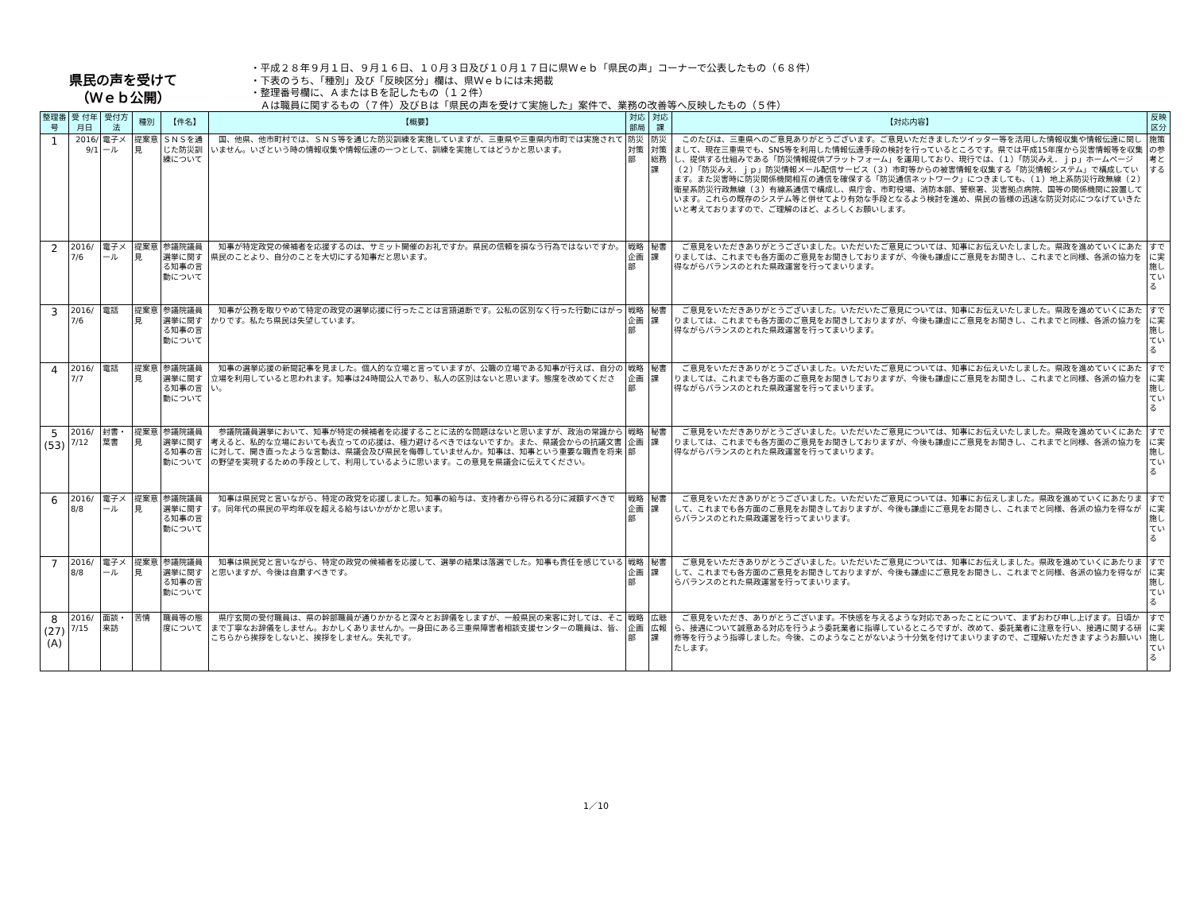県民の声を受けて
（Ｗｅｂ公開）
・平成２８年９月１日、９月１６日、１０月３日及び１０月１７日に県Ｗｅｂ「県民の声」コーナーで公表したもの（６８件）
・下表のうち、「種別」及び「反映区分」欄は、県Ｗｅｂには未掲載
・整理番号欄に、ＡまたはＢを記したもの（１２件）
　Ａは職員に関するもの（７件）及びＢは「県民の声を受けて実施した」案件で、業務の改善等へ反映したもの（５件）
| 整理番号 | 受 付年月日 | 受付方法 | 種別 | 【件名】 | 【概要】 | 対応部局 | 対応課 | 【対応内容】 | 反映区分 |
| --- | --- | --- | --- | --- | --- | --- | --- | --- | --- |
| 1 | 2016/ 9/1 | 電子メール | 提案意見 | ＳＮＳを通じた防災訓練について | 国、他県、他市町村では、ＳＮＳ等を通じた防災訓練を実施していますが、三重県や三重県内市町では実施されていません。いざという時の情報収集や情報伝達の一つとして、訓練を実施してはどうかと思います。 | 防災対策部 | 防災対策総務課 | このたびは、三重県へのご意見ありがとうございます。ご意見いただきましたツイッター等を活用した情報収集や情報伝達に関しまして、現在三重県でも、SNS等を利用した情報伝達手段の検討を行っているところです。県では平成15年度から災害情報等を収集し、提供する仕組みである「防災情報提供プラットフォーム」を運用しており、現行では、（１）「防災みえ．ｊｐ」ホームページ（２）「防災みえ．ｊｐ」防災情報メール配信サービス（３）市町等からの被害情報を収集する「防災情報システム」で構成しています。また災害時に防災関係機関相互の通信を確保する「防災通信ネットワーク」につきましても、（１）地上系防災行政無線（２）衛星系防災行政無線（３）有線系通信で構成し、県庁舎、市町役場、消防本部、警察署、災害拠点病院、国等の関係機関に設置しています。これらの既存のシステム等と併せてより有効な手段となるよう検討を進め、県民の皆様の迅速な防災対応につなげていきたいと考えておりますので、ご理解のほど、よろしくお願いします。 | 施策の参考とする |
| 2 | 2016/ 7/6 | 電子メール | 提案意見 | 参議院議員選挙に関する知事の言動について | 知事が特定政党の候補者を応援するのは、サミット開催のお礼ですか。県民の信頼を損なう行為ではないですか。県民のことより、自分のことを大切にする知事だと思います。 | 戦略企画部 | 秘書課 | ご意見をいただきありがとうございました。いただいたご意見については、知事にお伝えいたしました。県政を進めていくにあたりましては、これまでも各方面のご意見をお聞きしておりますが、今後も謙虚にご意見をお聞きし、これまでと同様、各派の協力を得ながらバランスのとれた県政運営を行ってまいります。 | すでに実施している |
| 3 | 2016/ 7/6 | 電話 | 提案意見 | 参議院議員選挙に関する知事の言動について | 知事が公務を取りやめて特定の政党の選挙応援に行ったことは言語道断です。公私の区別なく行った行動にはがっかりです。私たち県民は失望しています。 | 戦略企画部 | 秘書課 | ご意見をいただきありがとうございました。いただいたご意見については、知事にお伝えいたしました。県政を進めていくにあたりましては、これまでも各方面のご意見をお聞きしておりますが、今後も謙虚にご意見をお聞きし、これまでと同様、各派の協力を得ながらバランスのとれた県政運営を行ってまいります。 | すでに実施している |
| 4 | 2016/ 7/7 | 電話 | 提案意見 | 参議院議員選挙に関する知事の言動について | 知事の選挙応援の新聞記事を見ました。個人的な立場と言っていますが、公職の立場である知事が行えば、自分の立場を利用していると思われます。知事は24時間公人であり、私人の区別はないと思います。態度を改めてください。 | 戦略企画部 | 秘書課 | ご意見をいただきありがとうございました。いただいたご意見については、知事にお伝えいたしました。県政を進めていくにあたりましては、これまでも各方面のご意見をお聞きしておりますが、今後も謙虚にご意見をお聞きし、これまでと同様、各派の協力を得ながらバランスのとれた県政運営を行ってまいります。 | すでに実施している |
| 5 (53) | 2016/ 7/12 | 封書・葉書 | 提案意見 | 参議院議員選挙に関する知事の言動について | 参議院議員選挙において、知事が特定の候補者を応援することに法的な問題はないと思いますが、政治の常識から考えると、私的な立場においても表立っての応援は、極力避けるべきではないですか。また、県議会からの抗議文書に対して、開き直ったような言動は、県議会及び県民を侮辱していませんか。知事は、知事という重要な職責を将来の野望を実現するための手段として、利用しているように思います。この意見を県議会に伝えてください。 | 戦略企画部 | 秘書課 | ご意見をいただきありがとうございました。いただいたご意見については、知事にお伝えいたしました。県政を進めていくにあたりましては、これまでも各方面のご意見をお聞きしておりますが、今後も謙虚にご意見をお聞きし、これまでと同様、各派の協力を得ながらバランスのとれた県政運営を行ってまいります。 | すでに実施している |
| 6 | 2016/ 8/8 | 電子メール | 提案意見 | 参議院議員選挙に関する知事の言動について | 知事は県民党と言いながら、特定の政党を応援しました。知事の給与は、支持者から得られる分に減額すべきです。同年代の県民の平均年収を超える給与はいかがかと思います。 | 戦略企画部 | 秘書課 | ご意見をいただきありがとうございました。いただいたご意見については、知事にお伝えしました。県政を進めていくにあたりまして、これまでも各方面のご意見をお聞きしておりますが、今後も謙虚にご意見をお聞きし、これまでと同様、各派の協力を得ながらバランスのとれた県政運営を行ってまいります。 | すでに実施している |
| 7 | 2016/ 8/8 | 電子メール | 提案意見 | 参議院議員選挙に関する知事の言動について | 知事は県民党と言いながら、特定の政党の候補者を応援して、選挙の結果は落選でした。知事も責任を感じていると思いますが、今後は自粛すべきです。 | 戦略企画部 | 秘書課 | ご意見をいただきありがとうございました。いただいたご意見については、知事にお伝えしました。県政を進めていくにあたりまして、これまでも各方面のご意見をお聞きしておりますが、今後も謙虚にご意見をお聞きし、これまでと同様、各派の協力を得ながらバランスのとれた県政運営を行ってまいります。 | すでに実施している |
| 8 (27) (A) | 2016/ 7/15 | 面談・来訪 | 苦情 | 職員等の態度について | 県庁玄関の受付職員は、県の幹部職員が通りかかると深々とお辞儀をしますが、一般県民の来客に対しては、そこまで丁寧なお辞儀をしません。おかしくありませんか。一身田にある三重県障害者相談支援センターの職員は、皆、こちらから挨拶をしないと、挨拶をしません。失礼です。 | 戦略企画部 | 広聴広報課 | ご意見をいただき、ありがとうございます。不快感を与えるような対応であったことについて、まずおわび申し上げます。日頃から、接遇について誠意ある対応を行うよう委託業者に指導しているところですが、改めて、委託業者に注意を行い、接遇に関する研修等を行うよう指導しました。今後、このようなことがないよう十分気を付けてまいりますので、ご理解いただきますようお願いいたします。 | すでに実施している |
1／10